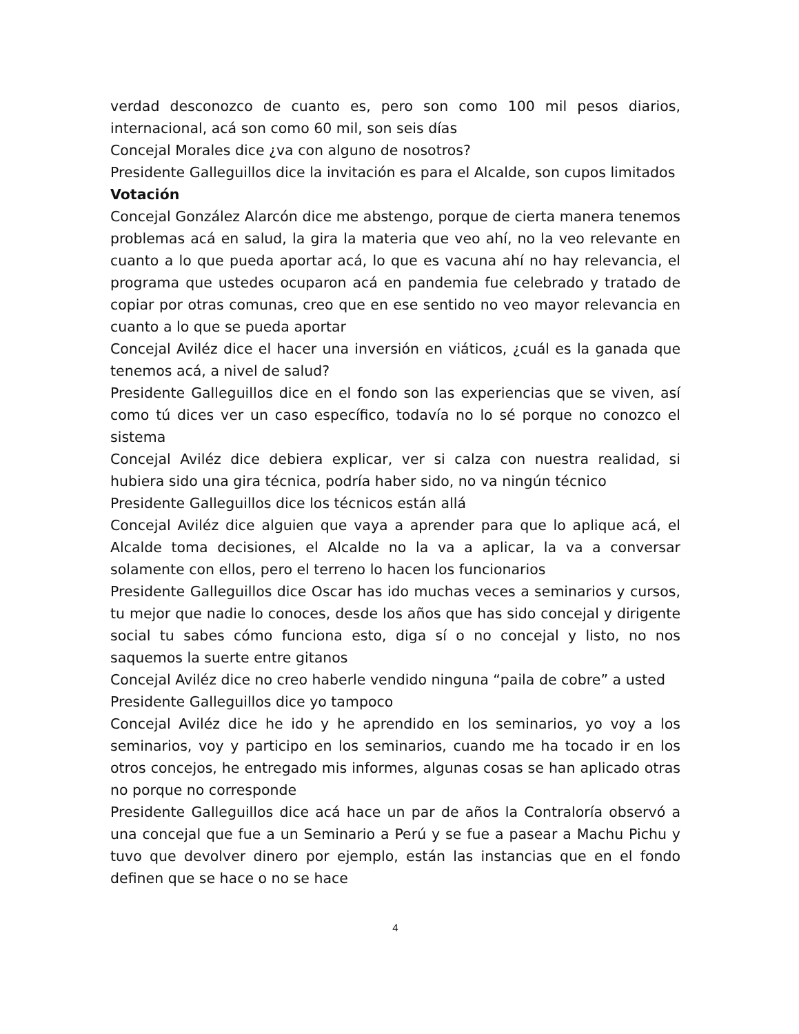verdad desconozco de cuanto es, pero son como 100 mil pesos diarios, internacional, acá son como 60 mil, son seis días
Concejal Morales dice ¿va con alguno de nosotros?
Presidente Galleguillos dice la invitación es para el Alcalde, son cupos limitados
Votación
Concejal González Alarcón dice me abstengo, porque de cierta manera tenemos problemas acá en salud, la gira la materia que veo ahí, no la veo relevante en cuanto a lo que pueda aportar acá, lo que es vacuna ahí no hay relevancia, el programa que ustedes ocuparon acá en pandemia fue celebrado y tratado de copiar por otras comunas, creo que en ese sentido no veo mayor relevancia en cuanto a lo que se pueda aportar
Concejal Aviléz dice el hacer una inversión en viáticos, ¿cuál es la ganada que tenemos acá, a nivel de salud?
Presidente Galleguillos dice en el fondo son las experiencias que se viven, así como tú dices ver un caso específico, todavía no lo sé porque no conozco el sistema
Concejal Aviléz dice debiera explicar, ver si calza con nuestra realidad, si hubiera sido una gira técnica, podría haber sido, no va ningún técnico
Presidente Galleguillos dice los técnicos están allá
Concejal Aviléz dice alguien que vaya a aprender para que lo aplique acá, el Alcalde toma decisiones, el Alcalde no la va a aplicar, la va a conversar solamente con ellos, pero el terreno lo hacen los funcionarios
Presidente Galleguillos dice Oscar has ido muchas veces a seminarios y cursos, tu mejor que nadie lo conoces, desde los años que has sido concejal y dirigente social tu sabes cómo funciona esto, diga sí o no concejal y listo, no nos saquemos la suerte entre gitanos
Concejal Aviléz dice no creo haberle vendido ninguna “paila de cobre” a usted
Presidente Galleguillos dice yo tampoco
Concejal Aviléz dice he ido y he aprendido en los seminarios, yo voy a los seminarios, voy y participo en los seminarios, cuando me ha tocado ir en los otros concejos, he entregado mis informes, algunas cosas se han aplicado otras no porque no corresponde
Presidente Galleguillos dice acá hace un par de años la Contraloría observó a una concejal que fue a un Seminario a Perú y se fue a pasear a Machu Pichu y tuvo que devolver dinero por ejemplo, están las instancias que en el fondo definen que se hace o no se hace
4